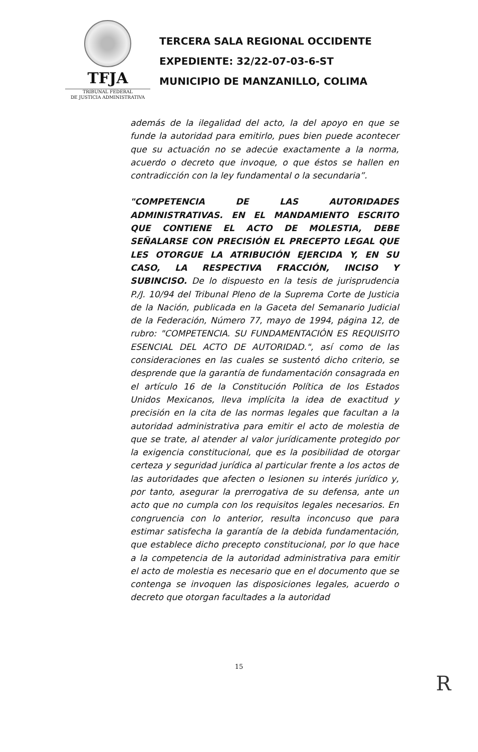TFJA
TRIBUNAL FEDERAL
DE JUSTICIA ADMINISTRATIVA
TERCERA SALA REGIONAL OCCIDENTE
EXPEDIENTE: 32/22-07-03-6-ST
MUNICIPIO DE MANZANILLO, COLIMA
además de la ilegalidad del acto, la del apoyo en que se funde la autoridad para emitirlo, pues bien puede acontecer que su actuación no se adecúe exactamente a la norma, acuerdo o decreto que invoque, o que éstos se hallen en contradicción con la ley fundamental o la secundaria”.
"COMPETENCIA DE LAS AUTORIDADES ADMINISTRATIVAS. EN EL MANDAMIENTO ESCRITO QUE CONTIENE EL ACTO DE MOLESTIA, DEBE SEÑALARSE CON PRECISIÓN EL PRECEPTO LEGAL QUE LES OTORGUE LA ATRIBUCIÓN EJERCIDA Y, EN SU CASO, LA RESPECTIVA FRACCIÓN, INCISO Y SUBINCISO. De lo dispuesto en la tesis de jurisprudencia P./J. 10/94 del Tribunal Pleno de la Suprema Corte de Justicia de la Nación, publicada en la Gaceta del Semanario Judicial de la Federación, Número 77, mayo de 1994, página 12, de rubro: "COMPETENCIA. SU FUNDAMENTACIÓN ES REQUISITO ESENCIAL DEL ACTO DE AUTORIDAD.", así como de las consideraciones en las cuales se sustentó dicho criterio, se desprende que la garantía de fundamentación consagrada en el artículo 16 de la Constitución Política de los Estados Unidos Mexicanos, lleva implícita la idea de exactitud y precisión en la cita de las normas legales que facultan a la autoridad administrativa para emitir el acto de molestia de que se trate, al atender al valor jurídicamente protegido por la exigencia constitucional, que es la posibilidad de otorgar certeza y seguridad jurídica al particular frente a los actos de las autoridades que afecten o lesionen su interés jurídico y, por tanto, asegurar la prerrogativa de su defensa, ante un acto que no cumpla con los requisitos legales necesarios. En congruencia con lo anterior, resulta inconcuso que para estimar satisfecha la garantía de la debida fundamentación, que establece dicho precepto constitucional, por lo que hace a la competencia de la autoridad administrativa para emitir el acto de molestia es necesario que en el documento que se contenga se invoquen las disposiciones legales, acuerdo o decreto que otorgan facultades a la autoridad
15
R